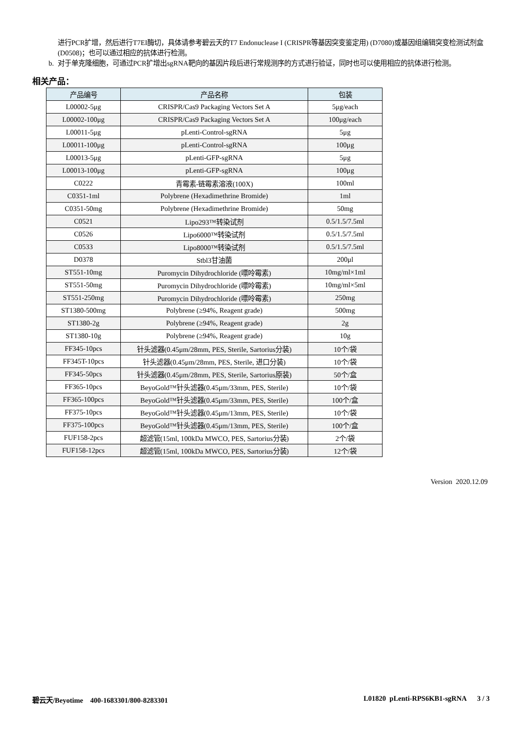进行PCR扩增，然后进行T7EI酶切，具体请参考碧云天的T7 Endonuclease I (CRISPR等基因突变鉴定用) (D7080)或基因组编辑突变检测试剂盒(D0508)；也可以通过相应的抗体进行检测。
b. 对于单克隆细胞，可通过PCR扩增出sgRNA靶向的基因片段后进行常规测序的方式进行验证，同时也可以使用相应的抗体进行检测。
相关产品：
| 产品编号 | 产品名称 | 包装 |
| --- | --- | --- |
| L00002-5μg | CRISPR/Cas9 Packaging Vectors Set A | 5μg/each |
| L00002-100μg | CRISPR/Cas9 Packaging Vectors Set A | 100μg/each |
| L00011-5μg | pLenti-Control-sgRNA | 5μg |
| L00011-100μg | pLenti-Control-sgRNA | 100μg |
| L00013-5μg | pLenti-GFP-sgRNA | 5μg |
| L00013-100μg | pLenti-GFP-sgRNA | 100μg |
| C0222 | 青霉素-链霉素溶液(100X) | 100ml |
| C0351-1ml | Polybrene (Hexadimethrine Bromide) | 1ml |
| C0351-50mg | Polybrene (Hexadimethrine Bromide) | 50mg |
| C0521 | Lipo293™转染试剂 | 0.5/1.5/7.5ml |
| C0526 | Lipo6000™转染试剂 | 0.5/1.5/7.5ml |
| C0533 | Lipo8000™转染试剂 | 0.5/1.5/7.5ml |
| D0378 | Stbl3甘油菌 | 200μl |
| ST551-10mg | Puromycin Dihydrochloride (嘌呤霉素) | 10mg/ml×1ml |
| ST551-50mg | Puromycin Dihydrochloride (嘌呤霉素) | 10mg/ml×5ml |
| ST551-250mg | Puromycin Dihydrochloride (嘌呤霉素) | 250mg |
| ST1380-500mg | Polybrene (≥94%, Reagent grade) | 500mg |
| ST1380-2g | Polybrene (≥94%, Reagent grade) | 2g |
| ST1380-10g | Polybrene (≥94%, Reagent grade) | 10g |
| FF345-10pcs | 针头滤器(0.45μm/28mm, PES, Sterile, Sartorius分装) | 10个/袋 |
| FF345T-10pcs | 针头滤器(0.45μm/28mm, PES, Sterile, 进口分装) | 10个/袋 |
| FF345-50pcs | 针头滤器(0.45μm/28mm, PES, Sterile, Sartorius原装) | 50个/盒 |
| FF365-10pcs | BeyoGold™针头滤器(0.45μm/33mm, PES, Sterile) | 10个/袋 |
| FF365-100pcs | BeyoGold™针头滤器(0.45μm/33mm, PES, Sterile) | 100个/盒 |
| FF375-10pcs | BeyoGold™针头滤器(0.45μm/13mm, PES, Sterile) | 10个/袋 |
| FF375-100pcs | BeyoGold™针头滤器(0.45μm/13mm, PES, Sterile) | 100个/盒 |
| FUF158-2pcs | 超滤管(15ml, 100kDa MWCO, PES, Sartorius分装) | 2个/袋 |
| FUF158-12pcs | 超滤管(15ml, 100kDa MWCO, PES, Sartorius分装) | 12个/袋 |
Version 2020.12.09
碧云天/Beyotime 400-1683301/800-8283301 L01820 pLenti-RPS6KB1-sgRNA 3 / 3